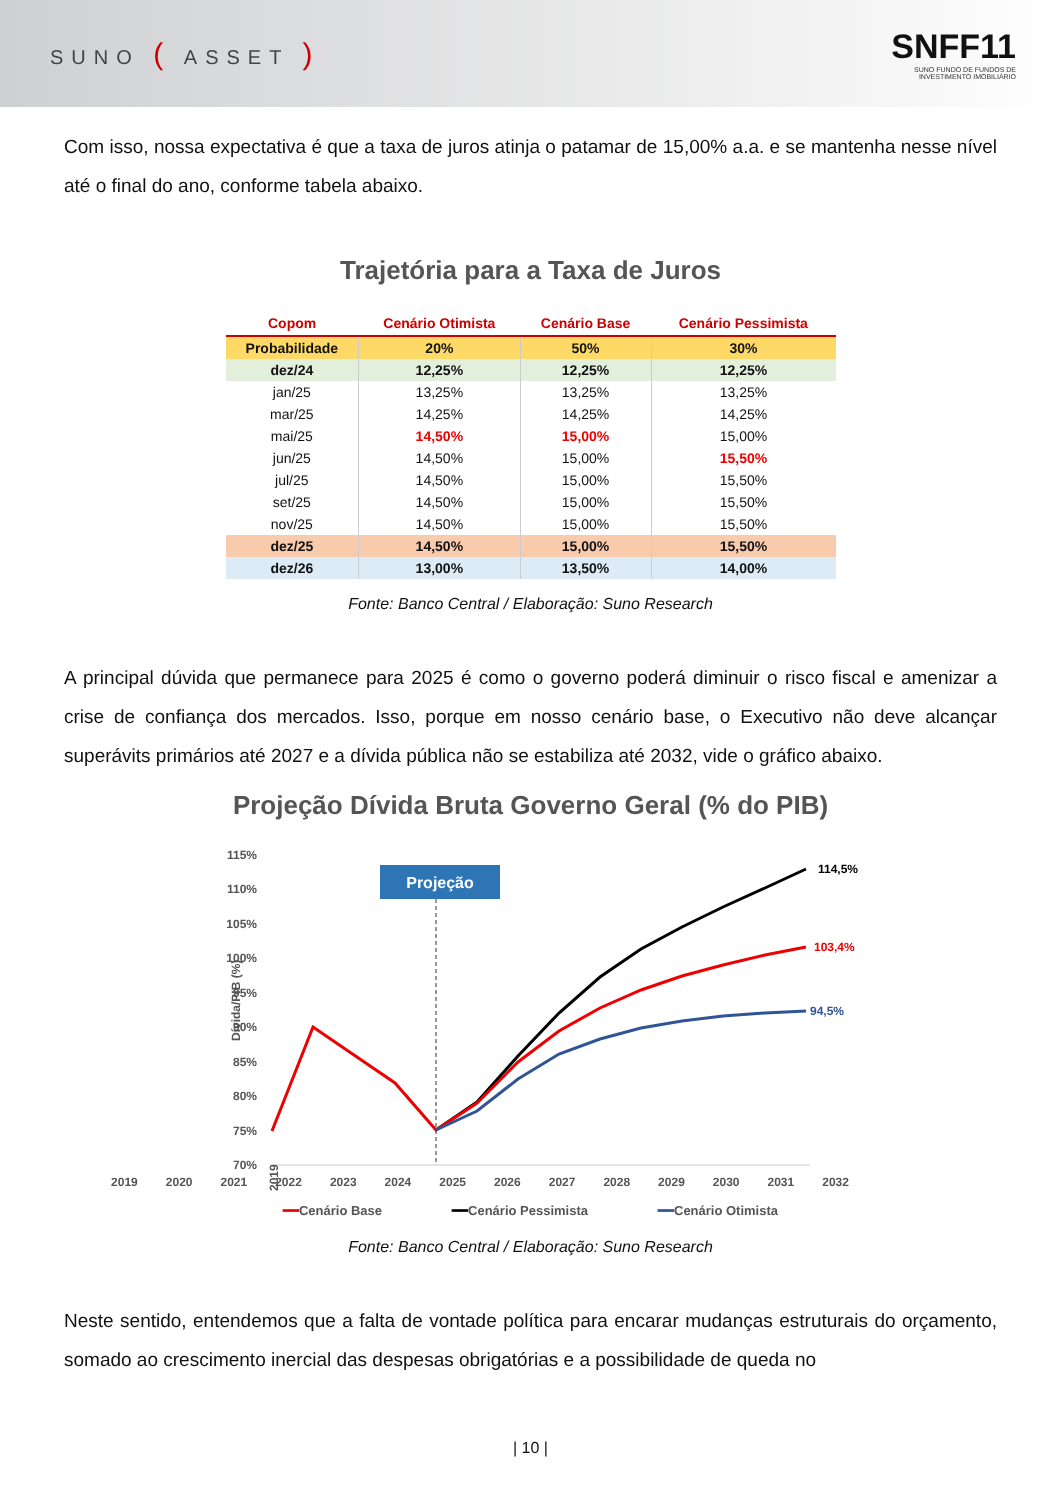SUNO ( ASSET )
SNFF11
SUNO FUNDO DE FUNDOS DE
INVESTIMENTO IMOBILIÁRIO
Com isso, nossa expectativa é que a taxa de juros atinja o patamar de 15,00% a.a. e se mantenha nesse nível até o final do ano, conforme tabela abaixo.
Trajetória para a Taxa de Juros
| Copom | Cenário Otimista | Cenário Base | Cenário Pessimista |
| --- | --- | --- | --- |
| Probabilidade | 20% | 50% | 30% |
| dez/24 | 12,25% | 12,25% | 12,25% |
| jan/25 | 13,25% | 13,25% | 13,25% |
| mar/25 | 14,25% | 14,25% | 14,25% |
| mai/25 | 14,50% | 15,00% | 15,00% |
| jun/25 | 14,50% | 15,00% | 15,50% |
| jul/25 | 14,50% | 15,00% | 15,50% |
| set/25 | 14,50% | 15,00% | 15,50% |
| nov/25 | 14,50% | 15,00% | 15,50% |
| dez/25 | 14,50% | 15,00% | 15,50% |
| dez/26 | 13,00% | 13,50% | 14,00% |
Fonte: Banco Central / Elaboração: Suno Research
A principal dúvida que permanece para 2025 é como o governo poderá diminuir o risco fiscal e amenizar a crise de confiança dos mercados. Isso, porque em nosso cenário base, o Executivo não deve alcançar superávits primários até 2027 e a dívida pública não se estabiliza até 2032, vide o gráfico abaixo.
Projeção Dívida Bruta Governo Geral (% do PIB)
Dívida/PIB (%)
115%
110%
105%
100%
95%
90%
85%
80%
75%
70%
Projeção
114,5%
103,4%
94,5%
2019
2019 2020 2021 2022 2023 2024 2025 2026 2027 2028 2029 2030 2031 2032
━━Cenário Base ━━Cenário Pessimista ━━Cenário Otimista
Fonte: Banco Central / Elaboração: Suno Research
Neste sentido, entendemos que a falta de vontade política para encarar mudanças estruturais do orçamento, somado ao crescimento inercial das despesas obrigatórias e a possibilidade de queda no
| 10 |